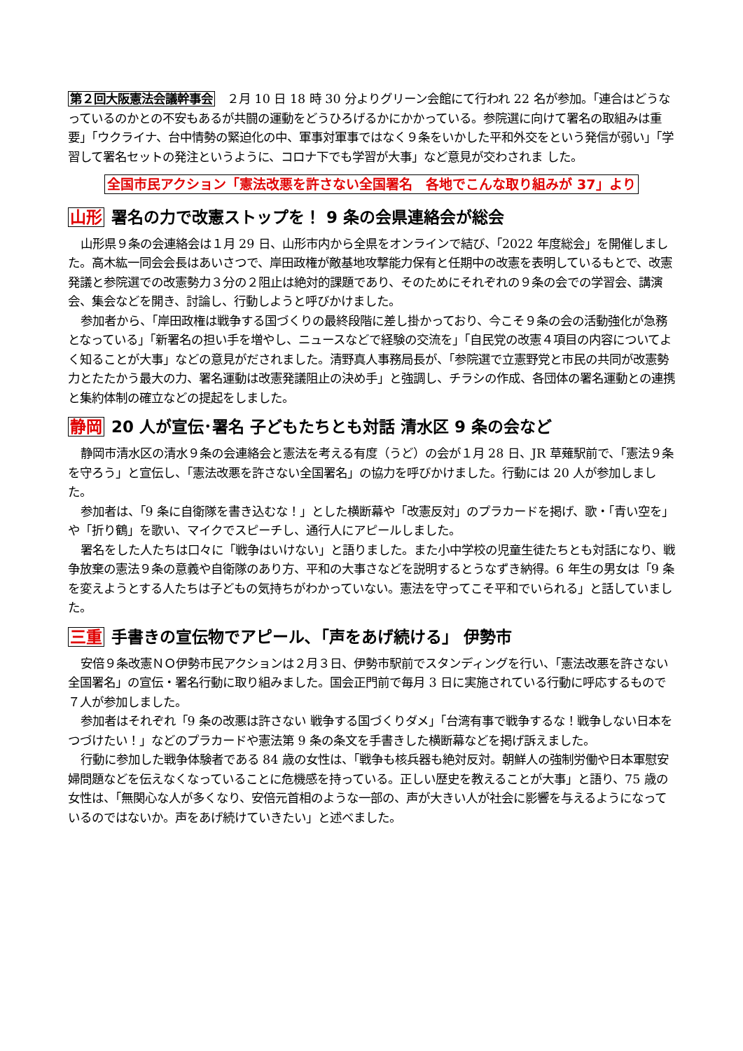第２回大阪憲法会議幹事会　２月 10 日 18 時 30 分よりグリーン会館にて行われ 22 名が参加。「連合はどうなっているのかとの不安もあるが共闘の運動をどうひろげるかにかかっている。参院選に向けて署名の取組みは重要」「ウクライナ、台中情勢の緊迫化の中、軍事対軍事ではなく９条をいかした平和外交をという発信が弱い」「学習して署名セットの発注というように、コロナ下でも学習が大事」など意見が交わされま した。
全国市民アクション「憲法改悪を許さない全国署名　各地でこんな取り組みが 37」より
山形 署名の力で改憲ストップを！ 9 条の会県連絡会が総会
山形県９条の会連絡会は１月 29 日、山形市内から全県をオンラインで結び、「2022 年度総会」を開催しました。高木紘一同会会長はあいさつで、岸田政権が敵基地攻撃能力保有と任期中の改憲を表明しているもとで、改憲発議と参院選での改憲勢力３分の２阻止は絶対的課題であり、そのためにそれぞれの９条の会での学習会、講演会、集会などを開き、討論し、行動しようと呼びかけました。
参加者から、「岸田政権は戦争する国づくりの最終段階に差し掛かっており、今こそ９条の会の活動強化が急務となっている」「新署名の担い手を増やし、ニュースなどで経験の交流を」「自民党の改憲４項目の内容についてよく知ることが大事」などの意見がだされました。清野真人事務局長が、「参院選で立憲野党と市民の共同が改憲勢力とたたかう最大の力、署名運動は改憲発議阻止の決め手」と強調し、チラシの作成、各団体の署名運動との連携と集約体制の確立などの提起をしました。
静岡 20 人が宣伝･署名 子どもたちとも対話 清水区 9 条の会など
静岡市清水区の清水９条の会連絡会と憲法を考える有度（うど）の会が１月 28 日、JR 草薙駅前で、「憲法９条を守ろう」と宣伝し、「憲法改悪を許さない全国署名」の協力を呼びかけました。行動には 20 人が参加しました。
参加者は、「9 条に自衛隊を書き込むな！」とした横断幕や「改憲反対」のプラカードを掲げ、歌・「青い空を」や「折り鶴」を歌い、マイクでスピーチし、通行人にアピールしました。
署名をした人たちは口々に「戦争はいけない」と語りました。また小中学校の児童生徒たちとも対話になり、戦争放棄の憲法９条の意義や自衛隊のあり方、平和の大事さなどを説明するとうなずき納得。6 年生の男女は「9 条を変えようとする人たちは子どもの気持ちがわかっていない。憲法を守ってこそ平和でいられる」と話していました。
三重 手書きの宣伝物でアピール､「声をあげ続ける」 伊勢市
安倍９条改憲ＮＯ伊勢市民アクションは２月３日、伊勢市駅前でスタンディングを行い、「憲法改悪を許さない全国署名」の宣伝・署名行動に取り組みました。国会正門前で毎月 3 日に実施されている行動に呼応するもので７人が参加しました。
参加者はそれぞれ「9 条の改悪は許さない 戦争する国づくりダメ」「台湾有事で戦争するな！戦争しない日本をつづけたい！」などのプラカードや憲法第 9 条の条文を手書きした横断幕などを掲げ訴えました。
行動に参加した戦争体験者である 84 歳の女性は、「戦争も核兵器も絶対反対。朝鮮人の強制労働や日本軍慰安婦問題などを伝えなくなっていることに危機感を持っている。正しい歴史を教えることが大事」と語り、75 歳の女性は、「無関心な人が多くなり、安倍元首相のような一部の、声が大きい人が社会に影響を与えるようになっているのではないか。声をあげ続けていきたい」と述べました。